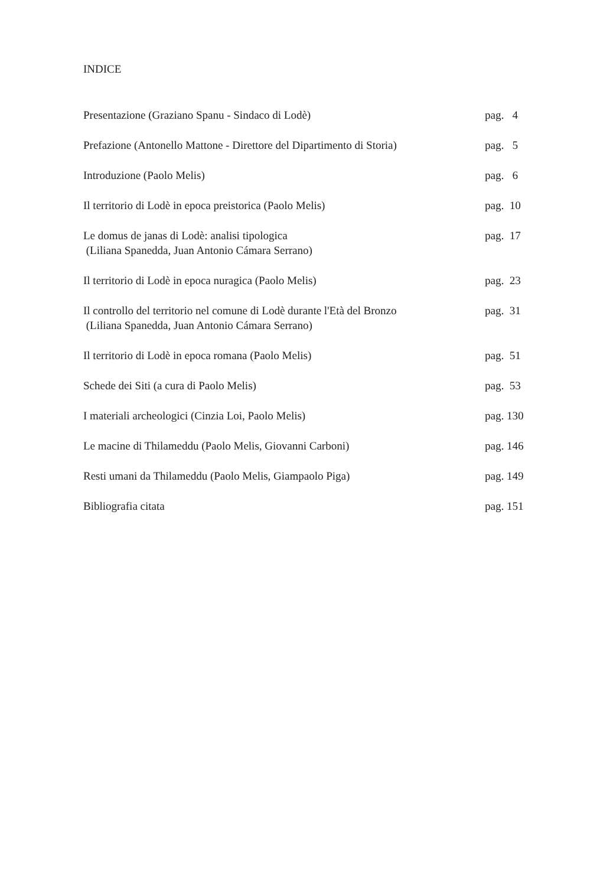INDICE
Presentazione (Graziano Spanu - Sindaco di Lodè) pag. 4
Prefazione (Antonello Mattone - Direttore del Dipartimento di Storia)
pag. 5
Introduzione (Paolo Melis) pag. 6
Il territorio di Lodè in epoca preistorica (Paolo Melis) pag. 10
Le domus de janas di Lodè: analisi tipologica
(Liliana Spanedda, Juan Antonio Cámara Serrano)
pag. 17
Il territorio di Lodè in epoca nuragica (Paolo Melis) pag. 23
Il controllo del territorio nel comune di Lodè durante l'Età del Bronzo
(Liliana Spanedda, Juan Antonio Cámara Serrano)
pag. 31
Il territorio di Lodè in epoca romana (Paolo Melis) pag. 51
Schede dei Siti (a cura di Paolo Melis) pag. 53
I materiali archeologici (Cinzia Loi, Paolo Melis) pag. 130
Le macine di Thilameddu (Paolo Melis, Giovanni Carboni) pag. 146
Resti umani da Thilameddu (Paolo Melis, Giampaolo Piga) pag. 149
Bibliografia citata pag. 151